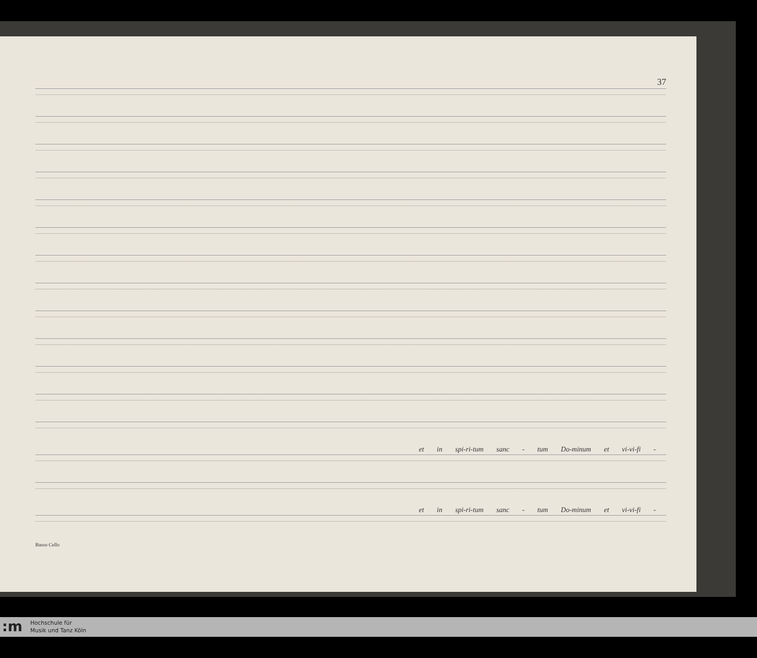37
et in spi-ri-tum sanc - tum Do-minum et vi-vi-fi -
et in spi-ri-tum sanc - tum Do-minum et vi-vi-fi -
Basso Cello
:m
Hochschule für
Musik und Tanz Köln